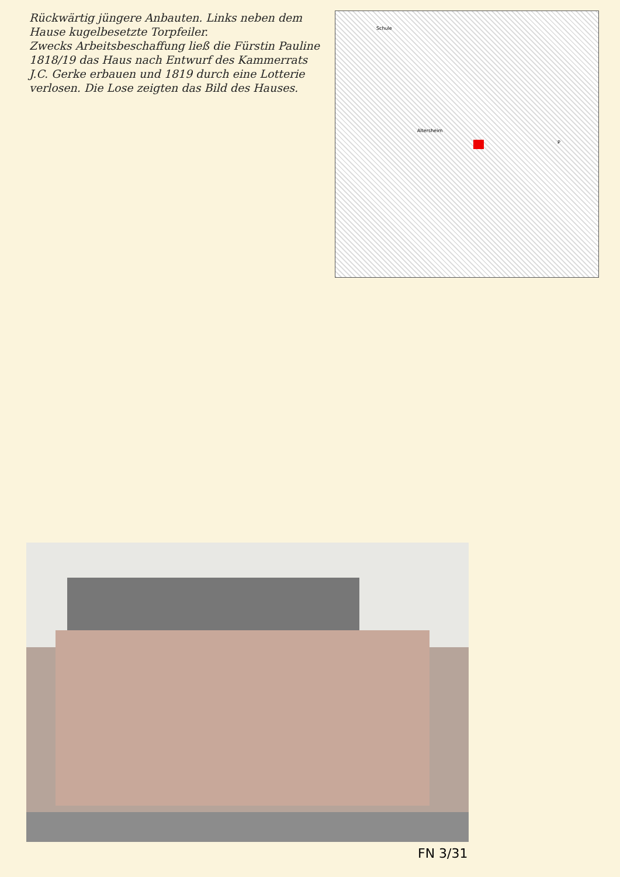Rückwärtig jüngere Anbauten. Links neben dem Hause kugelbesetzte Torpfeiler.
Zwecks Arbeitsbeschaffung ließ die Fürstin Pauline 1818/19 das Haus nach Entwurf des Kammerrats J.C. Gerke erbauen und 1819 durch eine Lotterie verlosen. Die Lose zeigten das Bild des Hauses.
Schule
Altersheim
P
FN 3/31